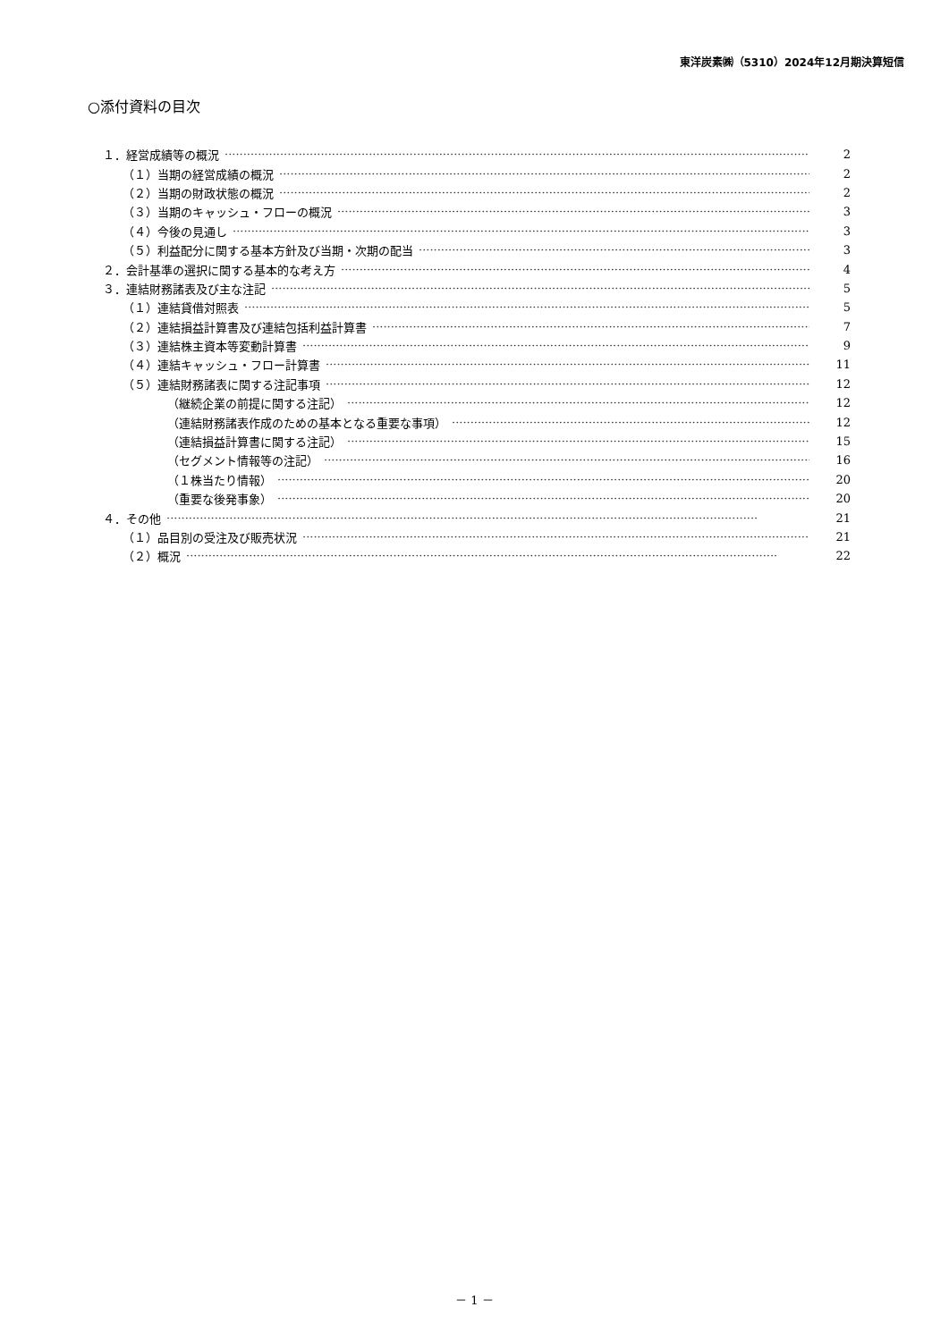東洋炭素㈱（5310）2024年12月期決算短信
○添付資料の目次
１．経営成績等の概況 2
（１）当期の経営成績の概況 2
（２）当期の財政状態の概況 2
（３）当期のキャッシュ・フローの概況 3
（４）今後の見通し 3
（５）利益配分に関する基本方針及び当期・次期の配当 3
２．会計基準の選択に関する基本的な考え方 4
３．連結財務諸表及び主な注記 5
（１）連結貸借対照表 5
（２）連結損益計算書及び連結包括利益計算書 7
（３）連結株主資本等変動計算書 9
（４）連結キャッシュ・フロー計算書 11
（５）連結財務諸表に関する注記事項 12
（継続企業の前提に関する注記） 12
（連結財務諸表作成のための基本となる重要な事項） 12
（連結損益計算書に関する注記） 15
（セグメント情報等の注記） 16
（１株当たり情報） 20
（重要な後発事象） 20
４．その他 21
（１）品目別の受注及び販売状況 21
（２）概況 22
－ 1 －